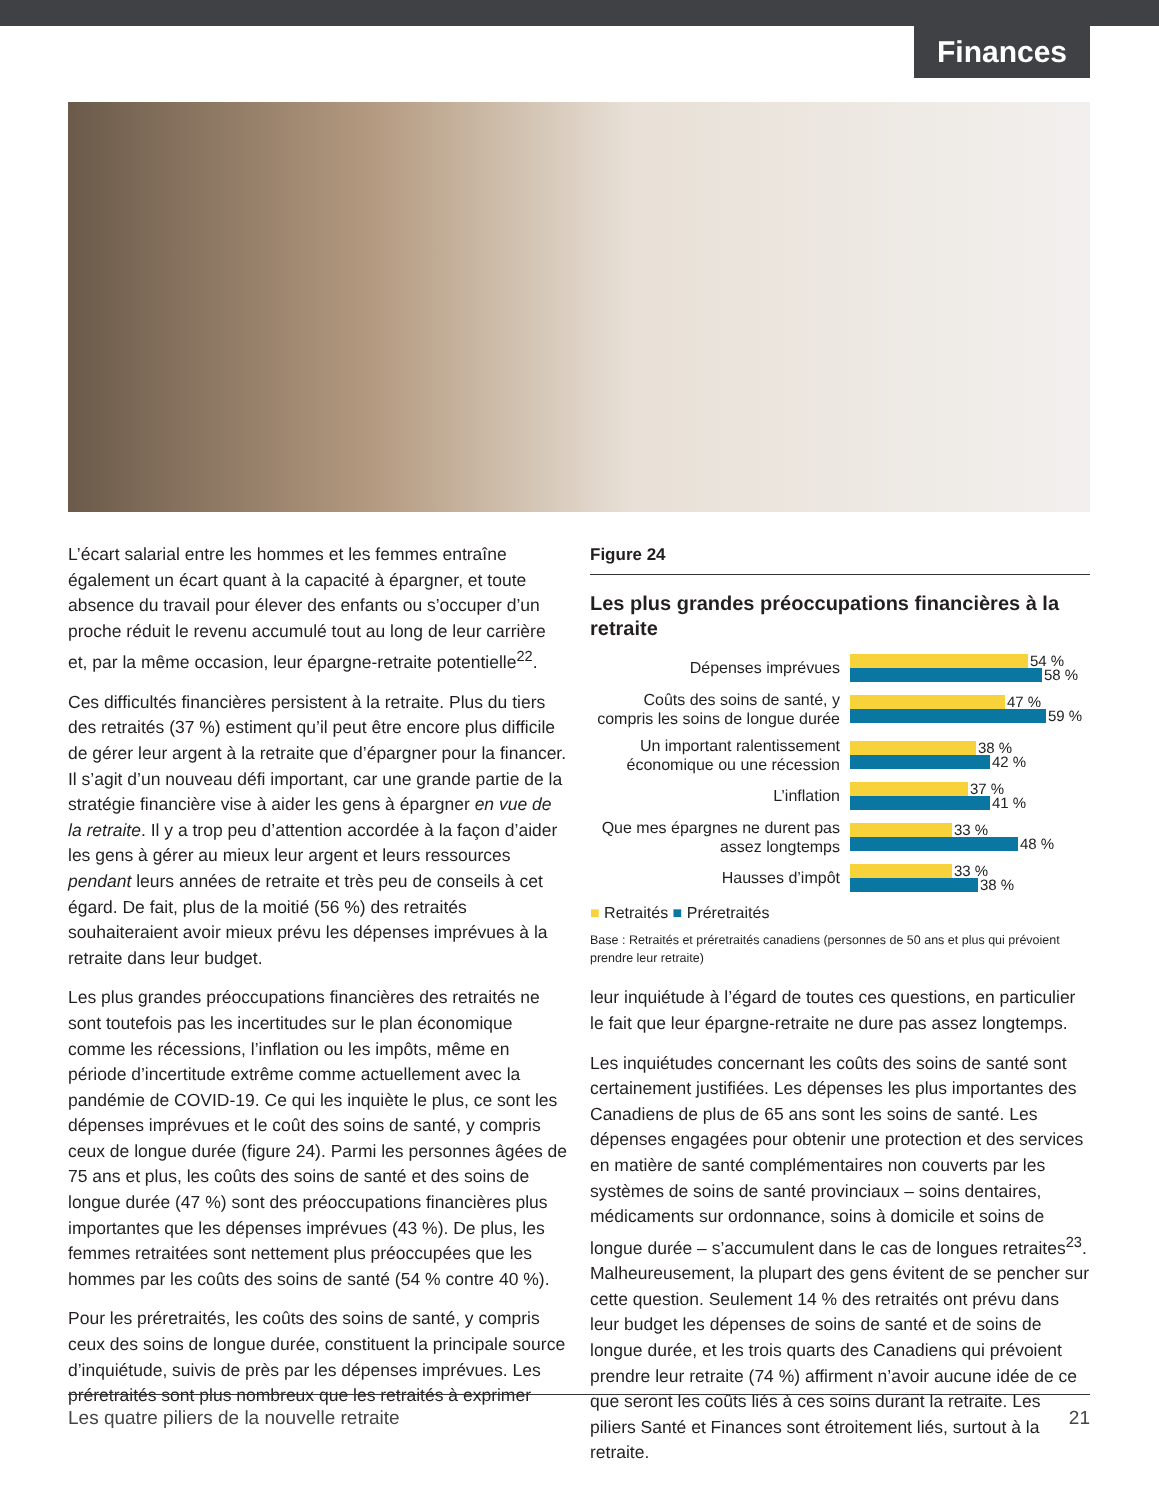Finances
L’écart salarial entre les hommes et les femmes entraîne également un écart quant à la capacité à épargner, et toute absence du travail pour élever des enfants ou s’occuper d’un proche réduit le revenu accumulé tout au long de leur carrière et, par la même occasion, leur épargne-retraite potentielle<sup>22</sup>.
Ces difficultés financières persistent à la retraite. Plus du tiers des retraités (37 %) estiment qu’il peut être encore plus difficile de gérer leur argent à la retraite que d’épargner pour la financer. Il s’agit d’un nouveau défi important, car une grande partie de la stratégie financière vise à aider les gens à épargner en vue de la retraite. Il y a trop peu d’attention accordée à la façon d’aider les gens à gérer au mieux leur argent et leurs ressources pendant leurs années de retraite et très peu de conseils à cet égard. De fait, plus de la moitié (56 %) des retraités souhaiteraient avoir mieux prévu les dépenses imprévues à la retraite dans leur budget.
Les plus grandes préoccupations financières des retraités ne sont toutefois pas les incertitudes sur le plan économique comme les récessions, l’inflation ou les impôts, même en période d’incertitude extrême comme actuellement avec la pandémie de COVID-19. Ce qui les inquiète le plus, ce sont les dépenses imprévues et le coût des soins de santé, y compris ceux de longue durée (figure 24). Parmi les personnes âgées de 75 ans et plus, les coûts des soins de santé et des soins de longue durée (47 %) sont des préoccupations financières plus importantes que les dépenses imprévues (43 %). De plus, les femmes retraitées sont nettement plus préoccupées que les hommes par les coûts des soins de santé (54 % contre 40 %).
Pour les préretraités, les coûts des soins de santé, y compris ceux des soins de longue durée, constituent la principale source d’inquiétude, suivis de près par les dépenses imprévues. Les préretraités sont plus nombreux que les retraités à exprimer
Figure 24
Les plus grandes préoccupations financières à la retraite
Dépenses imprévues
54 %
58 %
Coûts des soins de santé, y compris les soins de longue durée
47 %
59 %
Un important ralentissement économique ou une récession
38 %
42 %
L’inflation
37 %
41 %
Que mes épargnes ne durent pas assez longtemps
33 %
48 %
Hausses d’impôt
33 %
38 %
■ Retraités ■ Préretraités
Base : Retraités et préretraités canadiens (personnes de 50 ans et plus qui prévoient prendre leur retraite)
leur inquiétude à l’égard de toutes ces questions, en particulier le fait que leur épargne-retraite ne dure pas assez longtemps.
Les inquiétudes concernant les coûts des soins de santé sont certainement justifiées. Les dépenses les plus importantes des Canadiens de plus de 65 ans sont les soins de santé. Les dépenses engagées pour obtenir une protection et des services en matière de santé complémentaires non couverts par les systèmes de soins de santé provinciaux – soins dentaires, médicaments sur ordonnance, soins à domicile et soins de longue durée – s’accumulent dans le cas de longues retraites<sup>23</sup>. Malheureusement, la plupart des gens évitent de se pencher sur cette question. Seulement 14 % des retraités ont prévu dans leur budget les dépenses de soins de santé et de soins de longue durée, et les trois quarts des Canadiens qui prévoient prendre leur retraite (74 %) affirment n’avoir aucune idée de ce que seront les coûts liés à ces soins durant la retraite. Les piliers Santé et Finances sont étroitement liés, surtout à la retraite.
Les quatre piliers de la nouvelle retraite 21